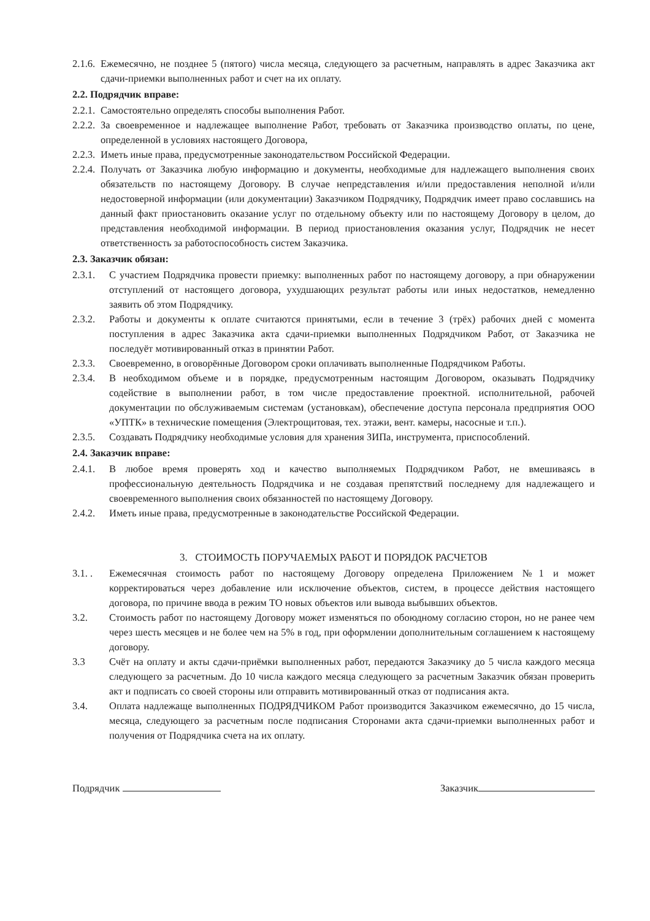2.1.6. Ежемесячно, не позднее 5 (пятого) числа месяца, следующего за расчетным, направлять в адрес Заказчика акт сдачи-приемки выполненных работ и счет на их оплату.
2.2. Подрядчик вправе:
2.2.1. Самостоятельно определять способы выполнения Работ.
2.2.2. За своевременное и надлежащее выполнение Работ, требовать от Заказчика производство оплаты, по цене, определенной в условиях настоящего Договора,
2.2.3. Иметь иные права, предусмотренные законодательством Российской Федерации.
2.2.4. Получать от Заказчика любую информацию и документы, необходимые для надлежащего выполнения своих обязательств по настоящему Договору. В случае непредставления и/или предоставления неполной и/или недостоверной информации (или документации) Заказчиком Подрядчику, Подрядчик имеет право сославшись на данный факт приостановить оказание услуг по отдельному объекту или по настоящему Договору в целом, до представления необходимой информации. В период приостановления оказания услуг, Подрядчик не несет ответственность за работоспособность систем Заказчика.
2.3. Заказчик обязан:
2.3.1. С участием Подрядчика провести приемку: выполненных работ по настоящему договору, а при обнаружении отступлений от настоящего договора, ухудшающих результат работы или иных недостатков, немедленно заявить об этом Подрядчику.
2.3.2. Работы и документы к оплате считаются принятыми, если в течение 3 (трёх) рабочих дней с момента поступления в адрес Заказчика акта сдачи-приемки выполненных Подрядчиком Работ, от Заказчика не последуёт мотивированный отказ в принятии Работ.
2.3.3. Своевременно, в оговорённые Договором сроки оплачивать выполненные Подрядчиком Работы.
2.3.4. В необходимом объеме и в порядке, предусмотренным настоящим Договором, оказывать Подрядчику содействие в выполнении работ, в том числе предоставление проектной. исполнительной, рабочей документации по обслуживаемым системам (установкам), обеспечение доступа персонала предприятия ООО «УПТК» в технические помещения (Электрощитовая, тех. этажи, вент. камеры, насосные и т.п.).
2.3.5. Создавать Подрядчику необходимые условия для хранения ЗИПа, инструмента, приспособлений.
2.4. Заказчик вправе:
2.4.1. В любое время проверять ход и качество выполняемых Подрядчиком Работ, не вмешиваясь в профессиональную деятельность Подрядчика и не создавая препятствий последнему для надлежащего и своевременного выполнения своих обязанностей по настоящему Договору.
2.4.2. Иметь иные права, предусмотренные в законодательстве Российской Федерации.
3. СТОИМОСТЬ ПОРУЧАЕМЫХ РАБОТ И ПОРЯДОК РАСЧЕТОВ
3.1. . Ежемесячная стоимость работ по настоящему Договору определена Приложением №1 и может корректироваться через добавление или исключение объектов, систем, в процессе действия настоящего договора, по причине ввода в режим ТО новых объектов или вывода выбывших объектов.
3.2. Стоимость работ по настоящему Договору может изменяться по обоюдному согласию сторон, но не ранее чем через шесть месяцев и не более чем на 5% в год, при оформлении дополнительным соглашением к настоящему договору.
3.3 Счёт на оплату и акты сдачи-приёмки выполненных работ, передаются Заказчику до 5 числа каждого месяца следующего за расчетным. До 10 числа каждого месяца следующего за расчетным Заказчик обязан проверить акт и подписать со своей стороны или отправить мотивированный отказ от подписания акта.
3.4. Оплата надлежаще выполненных ПОДРЯДЧИКОМ Работ производится Заказчиком ежемесячно, до 15 числа, месяца, следующего за расчетным после подписания Сторонами акта сдачи-приемки выполненных работ и получения от Подрядчика счета на их оплату.
Подрядчик Заказчик